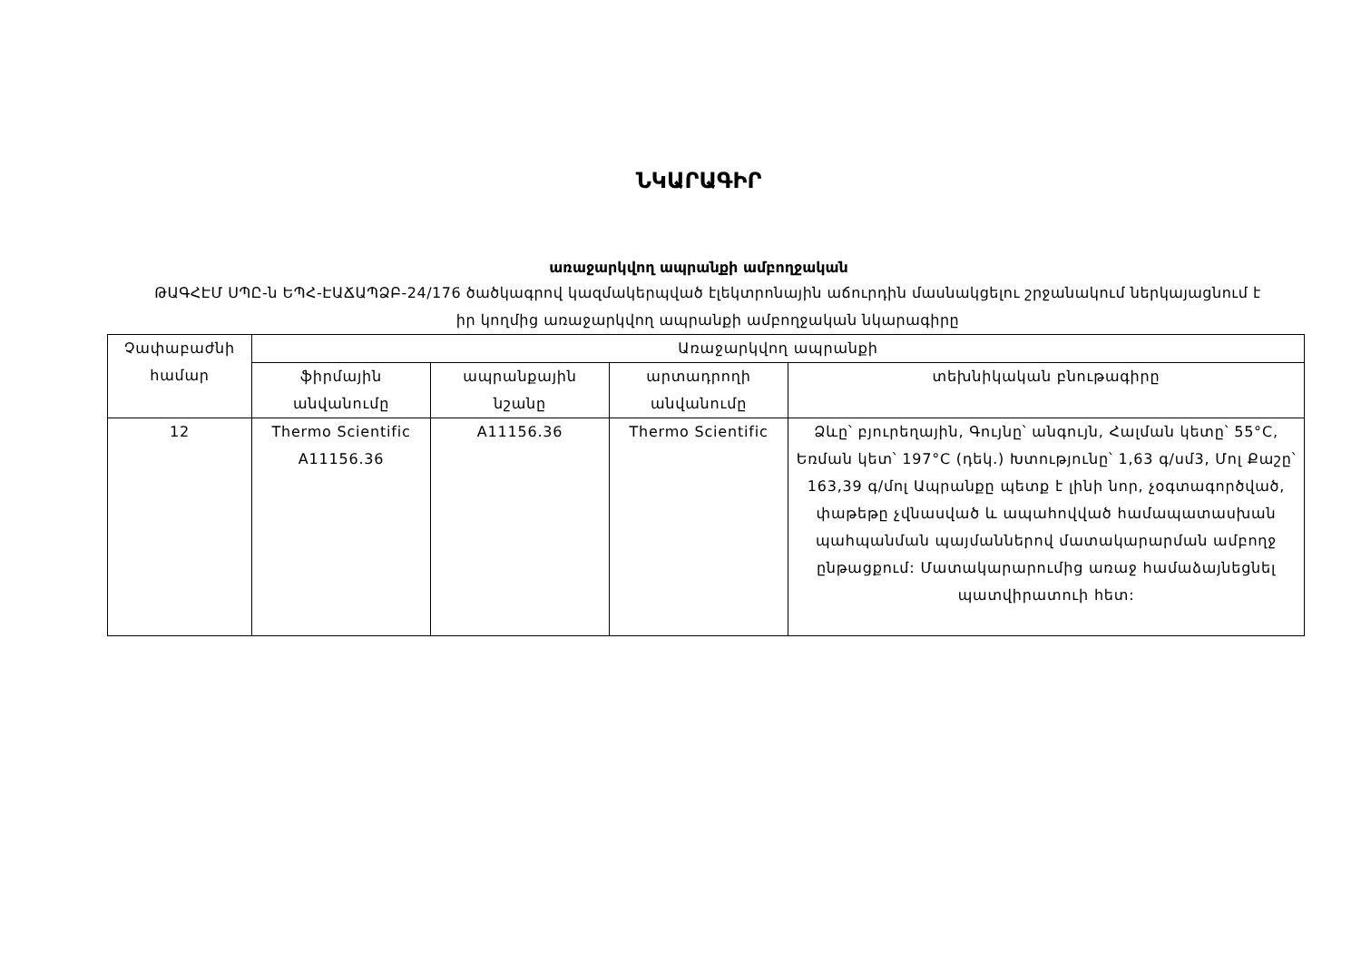ՆԿԱՐԱԳԻՐ
առաջարկվող ապրանքի ամբողջական
ԹԱԳՀԷՄ ՍՊԸ-ն ԵՊՀ-ԷԱՃԱՊՁԲ-24/176 ծածկագրով կազմակերպված էլեկտրոնային աճուրդին մասնակցելու շրջանակում ներկայացնում է իր կողմից առաջարկվող ապրանքի ամբողջական նկարագիրը
| Չափաբաժնի համար | Առաջարկվող ապրանքի | | | |
| --- | --- | --- | --- | --- |
| | ֆիրմային անվանումը | ապրանքային նշանը | արտադրողի անվանումը | տեխնիկական բնութագիրը |
| 12 | Thermo Scientific A11156.36 | A11156.36 | Thermo Scientific | Ձևը՝ բյուրեղային, Գույնը՝ անգույն, Հալման կետը՝ 55°C, Եռման կետ՝ 197°C (դեկ.) Խտությունը՝ 1,63 գ/սմ3, Մոլ Քաշը՝ 163,39 գ/մոլ Ապրանքը պետք է լինի նոր, չօգտագործված, փաթեթը չվնասված և ապահովված համապատասխան պահպանման պայմաններով մատակարարման ամբողջ ընթացքում: Մատակարարումից առաջ համաձայնեցնել պատվիրատուի հետ: |